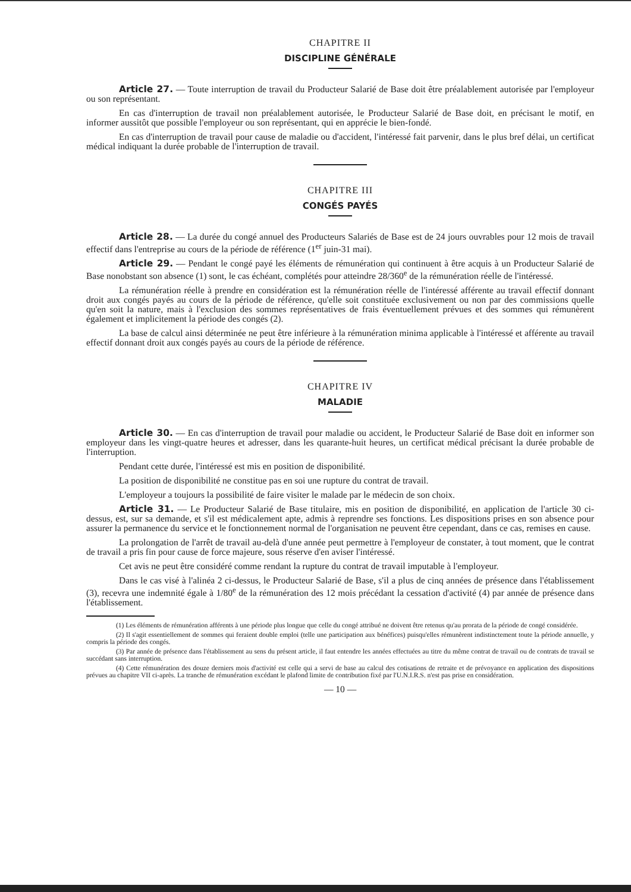CHAPITRE II
DISCIPLINE GÉNÉRALE
Article 27. — Toute interruption de travail du Producteur Salarié de Base doit être préalablement autorisée par l'employeur ou son représentant.
En cas d'interruption de travail non préalablement autorisée, le Producteur Salarié de Base doit, en précisant le motif, en informer aussitôt que possible l'employeur ou son représentant, qui en apprécie le bien-fondé.
En cas d'interruption de travail pour cause de maladie ou d'accident, l'intéressé fait parvenir, dans le plus bref délai, un certificat médical indiquant la durée probable de l'interruption de travail.
CHAPITRE III
CONGÉS PAYÉS
Article 28. — La durée du congé annuel des Producteurs Salariés de Base est de 24 jours ouvrables pour 12 mois de travail effectif dans l'entreprise au cours de la période de référence (1<sup>er</sup> juin-31 mai).
Article 29. — Pendant le congé payé les éléments de rémunération qui continuent à être acquis à un Producteur Salarié de Base nonobstant son absence (1) sont, le cas échéant, complétés pour atteindre 28/360<sup>e</sup> de la rémunération réelle de l'intéressé.
La rémunération réelle à prendre en considération est la rémunération réelle de l'intéressé afférente au travail effectif donnant droit aux congés payés au cours de la période de référence, qu'elle soit constituée exclusivement ou non par des commissions quelle qu'en soit la nature, mais à l'exclusion des sommes représentatives de frais éventuellement prévues et des sommes qui rémunèrent également et implicitement la période des congés (2).
La base de calcul ainsi déterminée ne peut être inférieure à la rémunération minima applicable à l'intéressé et afférente au travail effectif donnant droit aux congés payés au cours de la période de référence.
CHAPITRE IV
MALADIE
Article 30. — En cas d'interruption de travail pour maladie ou accident, le Producteur Salarié de Base doit en informer son employeur dans les vingt-quatre heures et adresser, dans les quarante-huit heures, un certificat médical précisant la durée probable de l'interruption.
Pendant cette durée, l'intéressé est mis en position de disponibilité.
La position de disponibilité ne constitue pas en soi une rupture du contrat de travail.
L'employeur a toujours la possibilité de faire visiter le malade par le médecin de son choix.
Article 31. — Le Producteur Salarié de Base titulaire, mis en position de disponibilité, en application de l'article 30 ci-dessus, est, sur sa demande, et s'il est médicalement apte, admis à reprendre ses fonctions. Les dispositions prises en son absence pour assurer la permanence du service et le fonctionnement normal de l'organisation ne peuvent être cependant, dans ce cas, remises en cause.
La prolongation de l'arrêt de travail au-delà d'une année peut permettre à l'employeur de constater, à tout moment, que le contrat de travail a pris fin pour cause de force majeure, sous réserve d'en aviser l'intéressé.
Cet avis ne peut être considéré comme rendant la rupture du contrat de travail imputable à l'employeur.
Dans le cas visé à l'alinéa 2 ci-dessus, le Producteur Salarié de Base, s'il a plus de cinq années de présence dans l'établissement (3), recevra une indemnité égale à 1/80<sup>e</sup> de la rémunération des 12 mois précédant la cessation d'activité (4) par année de présence dans l'établissement.
(1) Les éléments de rémunération afférents à une période plus longue que celle du congé attribué ne doivent être retenus qu'au prorata de la période de congé considérée.
(2) Il s'agit essentiellement de sommes qui feraient double emploi (telle une participation aux bénéfices) puisqu'elles rémunèrent indistinctement toute la période annuelle, y compris la période des congés.
(3) Par année de présence dans l'établissement au sens du présent article, il faut entendre les années effectuées au titre du même contrat de travail ou de contrats de travail se succédant sans interruption.
(4) Cette rémunération des douze derniers mois d'activité est celle qui a servi de base au calcul des cotisations de retraite et de prévoyance en application des dispositions prévues au chapitre VII ci-après. La tranche de rémunération excédant le plafond limite de contribution fixé par l'U.N.I.R.S. n'est pas prise en considération.
— 10 —